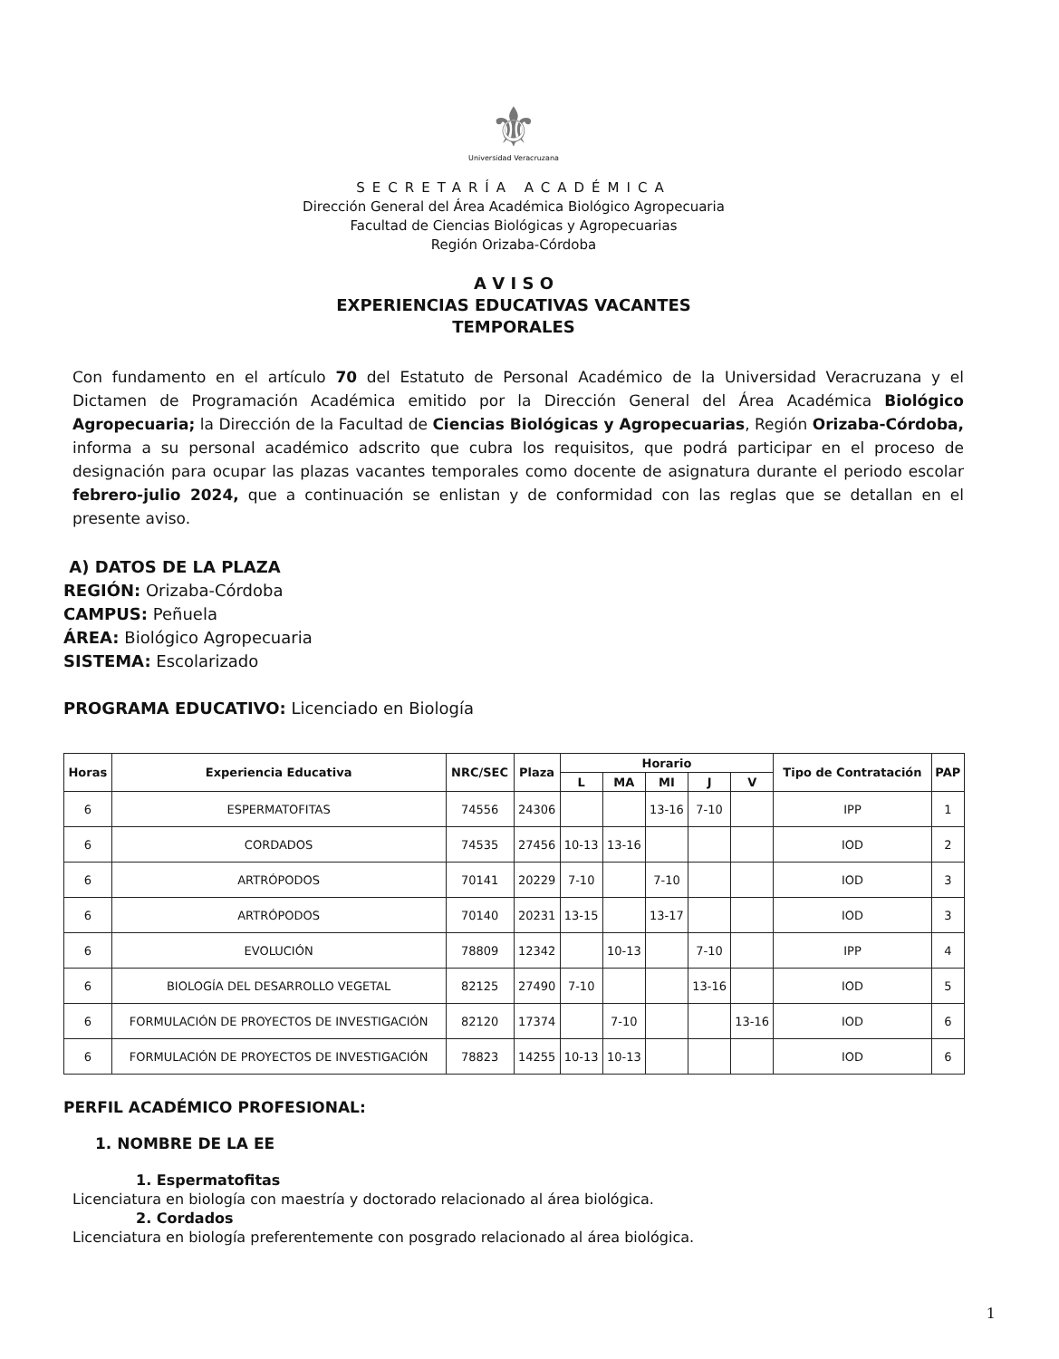⚜
Universidad Veracruzana
SECRETARÍA ACADÉMICA
Dirección General del Área Académica Biológico Agropecuaria
Facultad de Ciencias Biológicas y Agropecuarias
Región Orizaba-Córdoba
A V I S O
EXPERIENCIAS EDUCATIVAS VACANTES
TEMPORALES
Con fundamento en el artículo 70 del Estatuto de Personal Académico de la Universidad Veracruzana y el Dictamen de Programación Académica emitido por la Dirección General del Área Académica Biológico Agropecuaria; la Dirección de la Facultad de Ciencias Biológicas y Agropecuarias, Región Orizaba-Córdoba, informa a su personal académico adscrito que cubra los requisitos, que podrá participar en el proceso de designación para ocupar las plazas vacantes temporales como docente de asignatura durante el periodo escolar febrero-julio 2024, que a continuación se enlistan y de conformidad con las reglas que se detallan en el presente aviso.
A) DATOS DE LA PLAZA
REGIÓN: Orizaba-Córdoba
CAMPUS: Peñuela
ÁREA: Biológico Agropecuaria
SISTEMA: Escolarizado
PROGRAMA EDUCATIVO: Licenciado en Biología
| Horas | Experiencia Educativa | NRC/SEC | Plaza | Horario | | | | | Tipo de Contratación | PAP |
| --- | --- | --- | --- | --- | --- | --- | --- | --- | --- | --- |
| | | | | L | MA | MI | J | V | | |
| 6 | ESPERMATOFITAS | 74556 | 24306 | | | 13-16 | 7-10 | | IPP | 1 |
| 6 | CORDADOS | 74535 | 27456 | 10-13 | 13-16 | | | | IOD | 2 |
| 6 | ARTRÓPODOS | 70141 | 20229 | 7-10 | | 7-10 | | | IOD | 3 |
| 6 | ARTRÓPODOS | 70140 | 20231 | 13-15 | | 13-17 | | | IOD | 3 |
| 6 | EVOLUCIÓN | 78809 | 12342 | | 10-13 | | 7-10 | | IPP | 4 |
| 6 | BIOLOGÍA DEL DESARROLLO VEGETAL | 82125 | 27490 | 7-10 | | | 13-16 | | IOD | 5 |
| 6 | FORMULACIÓN DE PROYECTOS DE INVESTIGACIÓN | 82120 | 17374 | | 7-10 | | | 13-16 | IOD | 6 |
| 6 | FORMULACIÓN DE PROYECTOS DE INVESTIGACIÓN | 78823 | 14255 | 10-13 | 10-13 | | | | IOD | 6 |
PERFIL ACADÉMICO PROFESIONAL:
1. NOMBRE DE LA EE
1. Espermatofitas
Licenciatura en biología con maestría y doctorado relacionado al área biológica.
2. Cordados
Licenciatura en biología preferentemente con posgrado relacionado al área biológica.
1